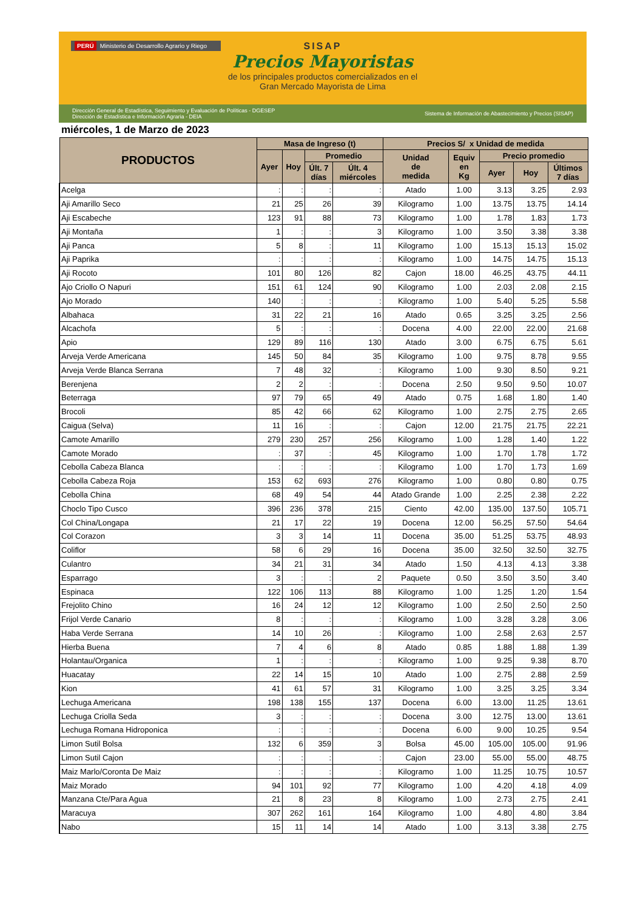PERÚ Ministerio de Desarrollo Agrario y Riego
SISAP
Precios Mayoristas
de los principales productos comercializados en el
Gran Mercado Mayorista de Lima
Dirección General de Estadística, Seguimiento y Evaluación de Políticas - DGESEP
Dirección de Estadística e Información Agraria - DEIA Sistema de Información de Abastecimiento y Precios (SISAP)
miércoles, 1 de Marzo de 2023
| PRODUCTOS | Masa de Ingreso (t) | | | | Precios S/ x Unidad de medida | | | | |
| --- | --- | --- | --- | --- | --- | --- | --- | --- | --- |
| | Ayer | Hoy | Promedio | | Unidad de medida | Equiv en Kg | Precio promedio | | |
| | | | Últ. 7 días | Últ. 4 miércoles | | | Ayer | Hoy | Últimos 7 días |
| Acelga | : | : | : | : | Atado | 1.00 | 3.13 | 3.25 | 2.93 |
| Aji Amarillo Seco | 21 | 25 | 26 | 39 | Kilogramo | 1.00 | 13.75 | 13.75 | 14.14 |
| Aji Escabeche | 123 | 91 | 88 | 73 | Kilogramo | 1.00 | 1.78 | 1.83 | 1.73 |
| Aji Montaña | 1 | : | : | 3 | Kilogramo | 1.00 | 3.50 | 3.38 | 3.38 |
| Aji Panca | 5 | 8 | : | 11 | Kilogramo | 1.00 | 15.13 | 15.13 | 15.02 |
| Aji Paprika | : | : | : | : | Kilogramo | 1.00 | 14.75 | 14.75 | 15.13 |
| Aji Rocoto | 101 | 80 | 126 | 82 | Cajon | 18.00 | 46.25 | 43.75 | 44.11 |
| Ajo Criollo O Napuri | 151 | 61 | 124 | 90 | Kilogramo | 1.00 | 2.03 | 2.08 | 2.15 |
| Ajo Morado | 140 | : | : | : | Kilogramo | 1.00 | 5.40 | 5.25 | 5.58 |
| Albahaca | 31 | 22 | 21 | 16 | Atado | 0.65 | 3.25 | 3.25 | 2.56 |
| Alcachofa | 5 | : | : | : | Docena | 4.00 | 22.00 | 22.00 | 21.68 |
| Apio | 129 | 89 | 116 | 130 | Atado | 3.00 | 6.75 | 6.75 | 5.61 |
| Arveja Verde Americana | 145 | 50 | 84 | 35 | Kilogramo | 1.00 | 9.75 | 8.78 | 9.55 |
| Arveja Verde Blanca Serrana | 7 | 48 | 32 | : | Kilogramo | 1.00 | 9.30 | 8.50 | 9.21 |
| Berenjena | 2 | 2 | : | : | Docena | 2.50 | 9.50 | 9.50 | 10.07 |
| Beterraga | 97 | 79 | 65 | 49 | Atado | 0.75 | 1.68 | 1.80 | 1.40 |
| Brocoli | 85 | 42 | 66 | 62 | Kilogramo | 1.00 | 2.75 | 2.75 | 2.65 |
| Caigua (Selva) | 11 | 16 | : | : | Cajon | 12.00 | 21.75 | 21.75 | 22.21 |
| Camote Amarillo | 279 | 230 | 257 | 256 | Kilogramo | 1.00 | 1.28 | 1.40 | 1.22 |
| Camote Morado | : | 37 | : | 45 | Kilogramo | 1.00 | 1.70 | 1.78 | 1.72 |
| Cebolla Cabeza Blanca | : | : | : | : | Kilogramo | 1.00 | 1.70 | 1.73 | 1.69 |
| Cebolla Cabeza Roja | 153 | 62 | 693 | 276 | Kilogramo | 1.00 | 0.80 | 0.80 | 0.75 |
| Cebolla China | 68 | 49 | 54 | 44 | Atado Grande | 1.00 | 2.25 | 2.38 | 2.22 |
| Choclo Tipo Cusco | 396 | 236 | 378 | 215 | Ciento | 42.00 | 135.00 | 137.50 | 105.71 |
| Col China/Longapa | 21 | 17 | 22 | 19 | Docena | 12.00 | 56.25 | 57.50 | 54.64 |
| Col Corazon | 3 | 3 | 14 | 11 | Docena | 35.00 | 51.25 | 53.75 | 48.93 |
| Coliflor | 58 | 6 | 29 | 16 | Docena | 35.00 | 32.50 | 32.50 | 32.75 |
| Culantro | 34 | 21 | 31 | 34 | Atado | 1.50 | 4.13 | 4.13 | 3.38 |
| Esparrago | 3 | : | : | 2 | Paquete | 0.50 | 3.50 | 3.50 | 3.40 |
| Espinaca | 122 | 106 | 113 | 88 | Kilogramo | 1.00 | 1.25 | 1.20 | 1.54 |
| Frejolito Chino | 16 | 24 | 12 | 12 | Kilogramo | 1.00 | 2.50 | 2.50 | 2.50 |
| Frijol Verde Canario | 8 | : | : | : | Kilogramo | 1.00 | 3.28 | 3.28 | 3.06 |
| Haba Verde Serrana | 14 | 10 | 26 | : | Kilogramo | 1.00 | 2.58 | 2.63 | 2.57 |
| Hierba Buena | 7 | 4 | 6 | 8 | Atado | 0.85 | 1.88 | 1.88 | 1.39 |
| Holantau/Organica | 1 | : | : | : | Kilogramo | 1.00 | 9.25 | 9.38 | 8.70 |
| Huacatay | 22 | 14 | 15 | 10 | Atado | 1.00 | 2.75 | 2.88 | 2.59 |
| Kion | 41 | 61 | 57 | 31 | Kilogramo | 1.00 | 3.25 | 3.25 | 3.34 |
| Lechuga Americana | 198 | 138 | 155 | 137 | Docena | 6.00 | 13.00 | 11.25 | 13.61 |
| Lechuga Criolla Seda | 3 | : | : | : | Docena | 3.00 | 12.75 | 13.00 | 13.61 |
| Lechuga Romana Hidroponica | : | : | : | : | Docena | 6.00 | 9.00 | 10.25 | 9.54 |
| Limon Sutil Bolsa | 132 | 6 | 359 | 3 | Bolsa | 45.00 | 105.00 | 105.00 | 91.96 |
| Limon Sutil Cajon | : | : | : | : | Cajon | 23.00 | 55.00 | 55.00 | 48.75 |
| Maiz Marlo/Coronta De Maiz | : | : | : | : | Kilogramo | 1.00 | 11.25 | 10.75 | 10.57 |
| Maiz Morado | 94 | 101 | 92 | 77 | Kilogramo | 1.00 | 4.20 | 4.18 | 4.09 |
| Manzana Cte/Para Agua | 21 | 8 | 23 | 8 | Kilogramo | 1.00 | 2.73 | 2.75 | 2.41 |
| Maracuya | 307 | 262 | 161 | 164 | Kilogramo | 1.00 | 4.80 | 4.80 | 3.84 |
| Nabo | 15 | 11 | 14 | 14 | Atado | 1.00 | 3.13 | 3.38 | 2.75 |